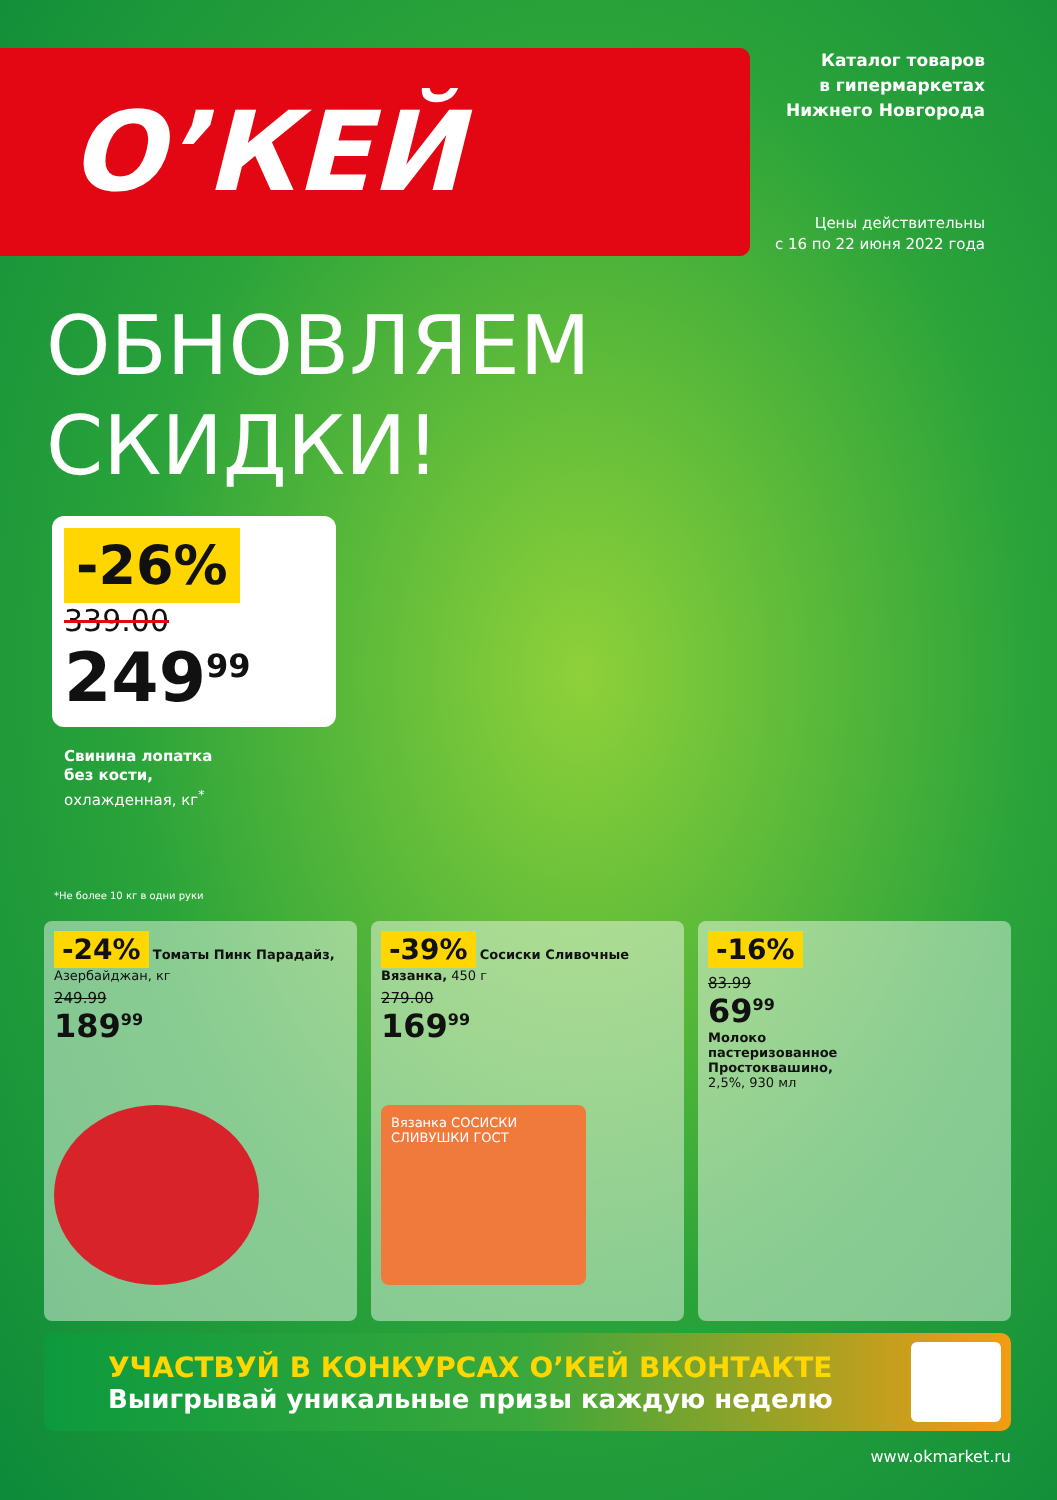О’КЕЙ
Каталог товаров
в гипермаркетах
Нижнего Новгорода
Цены действительны
с 16 по 22 июня 2022 года
ОБНОВЛЯЕМ
СКИДКИ!
-26%
339.00
249<sup>99</sup>
Свинина лопатка
без кости,
охлажденная, кг<sup>*</sup>
*Не более 10 кг в одни руки
-24% Томаты Пинк Парадайз, Азербайджан, кг
249.99
189<sup>99</sup>
-39% Сосиски Сливочные Вязанка, 450 г
279.00
169<sup>99</sup>
Вязанка СОСИСКИ СЛИВУШКИ ГОСТ
-16%
83.99
69<sup>99</sup>
Молоко
пастеризованное
Простоквашино,
2,5%, 930 мл
УЧАСТВУЙ В КОНКУРСАХ О’КЕЙ ВКОНТАКТЕ
Выигрывай уникальные призы каждую неделю
www.okmarket.ru